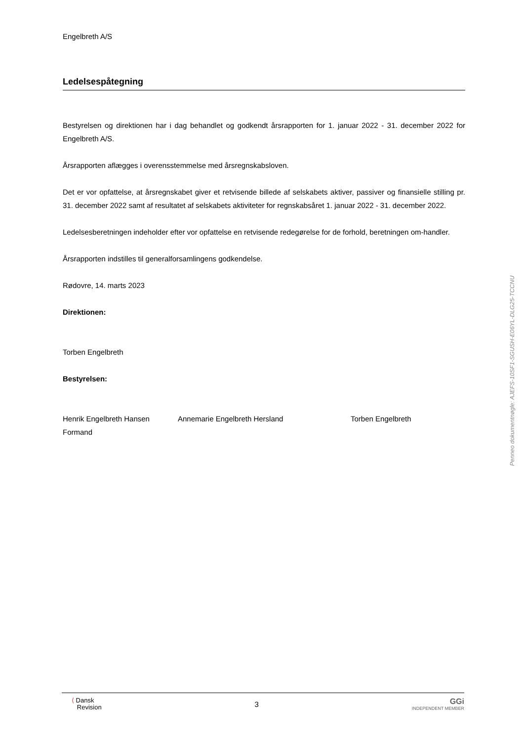Engelbreth A/S
Ledelsespåtegning
Bestyrelsen og direktionen har i dag behandlet og godkendt årsrapporten for 1. januar 2022 - 31. december 2022 for Engelbreth A/S.
Årsrapporten aflægges i overensstemmelse med årsregnskabsloven.
Det er vor opfattelse, at årsregnskabet giver et retvisende billede af selskabets aktiver, passiver og finansielle stilling pr. 31. december 2022 samt af resultatet af selskabets aktiviteter for regnskabsåret 1. januar 2022 - 31. december 2022.
Ledelsesberetningen indeholder efter vor opfattelse en retvisende redegørelse for de forhold, beretningen om-handler.
Årsrapporten indstilles til generalforsamlingens godkendelse.
Rødovre, 14. marts 2023
Direktionen:
Torben Engelbreth
Bestyrelsen:
Henrik Engelbreth Hansen
Formand
Annemarie Engelbreth Hersland Torben Engelbreth
Penneo dokumentnøgle: AJEFS-10SF1-SGUSH-E06YL-DLG25-TCCNU
⟨ Dansk
Revision
3
GGi
INDEPENDENT MEMBER